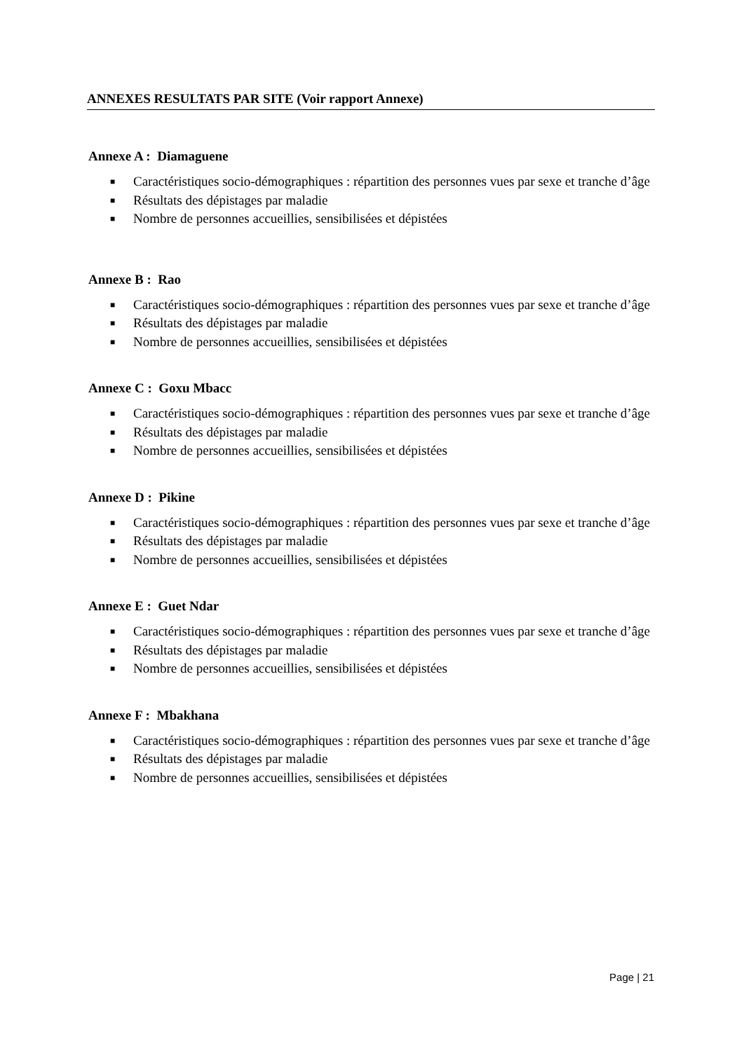ANNEXES RESULTATS PAR SITE (Voir rapport Annexe)
Annexe A : Diamaguene
■ Caractéristiques socio-démographiques : répartition des personnes vues par sexe et tranche d’âge
■ Résultats des dépistages par maladie
■ Nombre de personnes accueillies, sensibilisées et dépistées
Annexe B : Rao
■ Caractéristiques socio-démographiques : répartition des personnes vues par sexe et tranche d’âge
■ Résultats des dépistages par maladie
■ Nombre de personnes accueillies, sensibilisées et dépistées
Annexe C : Goxu Mbacc
■ Caractéristiques socio-démographiques : répartition des personnes vues par sexe et tranche d’âge
■ Résultats des dépistages par maladie
■ Nombre de personnes accueillies, sensibilisées et dépistées
Annexe D : Pikine
■ Caractéristiques socio-démographiques : répartition des personnes vues par sexe et tranche d’âge
■ Résultats des dépistages par maladie
■ Nombre de personnes accueillies, sensibilisées et dépistées
Annexe E : Guet Ndar
■ Caractéristiques socio-démographiques : répartition des personnes vues par sexe et tranche d’âge
■ Résultats des dépistages par maladie
■ Nombre de personnes accueillies, sensibilisées et dépistées
Annexe F : Mbakhana
■ Caractéristiques socio-démographiques : répartition des personnes vues par sexe et tranche d’âge
■ Résultats des dépistages par maladie
■ Nombre de personnes accueillies, sensibilisées et dépistées
Page | 21